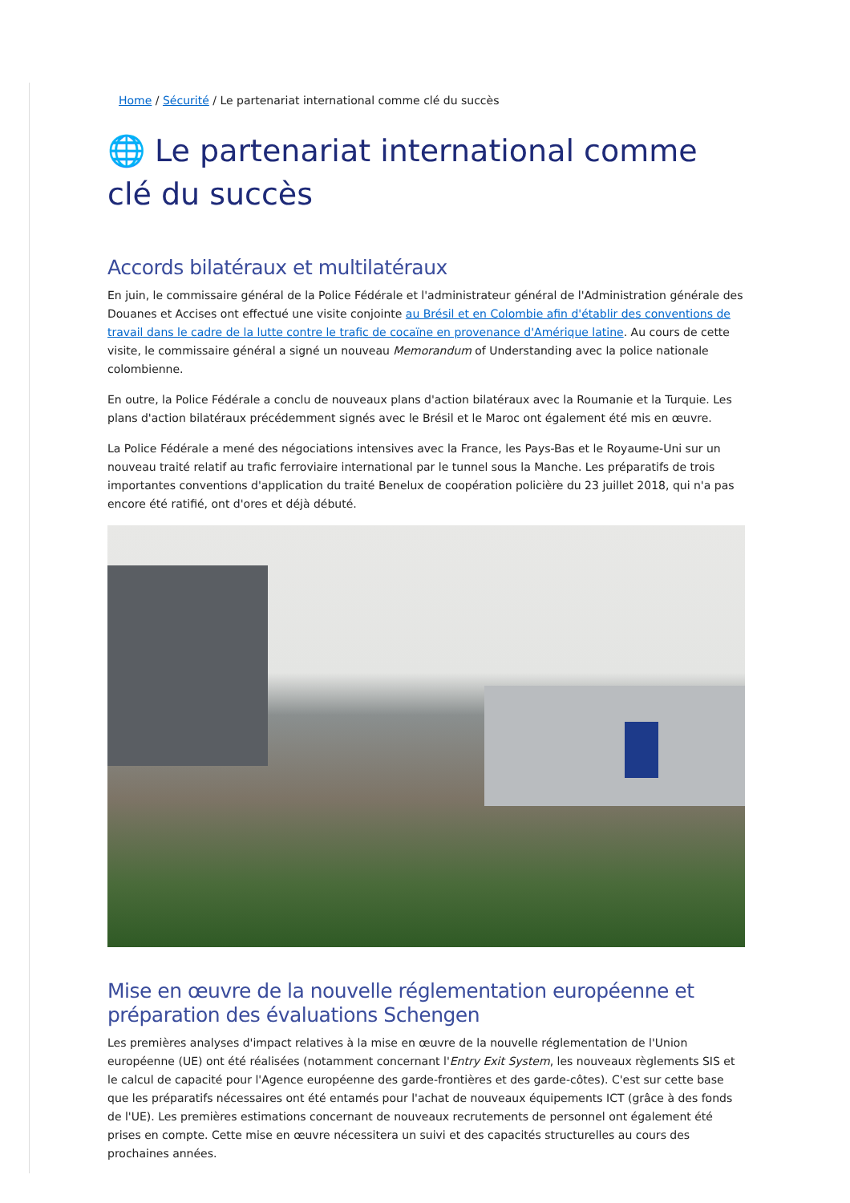Home / Sécurité / Le partenariat international comme clé du succès
🌐 Le partenariat international comme clé du succès
Accords bilatéraux et multilatéraux
En juin, le commissaire général de la Police Fédérale et l'administrateur général de l'Administration générale des Douanes et Accises ont effectué une visite conjointe au Brésil et en Colombie afin d'établir des conventions de travail dans le cadre de la lutte contre le trafic de cocaïne en provenance d'Amérique latine. Au cours de cette visite, le commissaire général a signé un nouveau Memorandum of Understanding avec la police nationale colombienne.
En outre, la Police Fédérale a conclu de nouveaux plans d'action bilatéraux avec la Roumanie et la Turquie. Les plans d'action bilatéraux précédemment signés avec le Brésil et le Maroc ont également été mis en œuvre.
La Police Fédérale a mené des négociations intensives avec la France, les Pays-Bas et le Royaume-Uni sur un nouveau traité relatif au trafic ferroviaire international par le tunnel sous la Manche. Les préparatifs de trois importantes conventions d'application du traité Benelux de coopération policière du 23 juillet 2018, qui n'a pas encore été ratifié, ont d'ores et déjà débuté.
Mise en œuvre de la nouvelle réglementation européenne et préparation des évaluations Schengen
Les premières analyses d'impact relatives à la mise en œuvre de la nouvelle réglementation de l'Union européenne (UE) ont été réalisées (notamment concernant l'Entry Exit System, les nouveaux règlements SIS et le calcul de capacité pour l'Agence européenne des garde-frontières et des garde-côtes). C'est sur cette base que les préparatifs nécessaires ont été entamés pour l'achat de nouveaux équipements ICT (grâce à des fonds de l'UE). Les premières estimations concernant de nouveaux recrutements de personnel ont également été prises en compte. Cette mise en œuvre nécessitera un suivi et des capacités structurelles au cours des prochaines années.